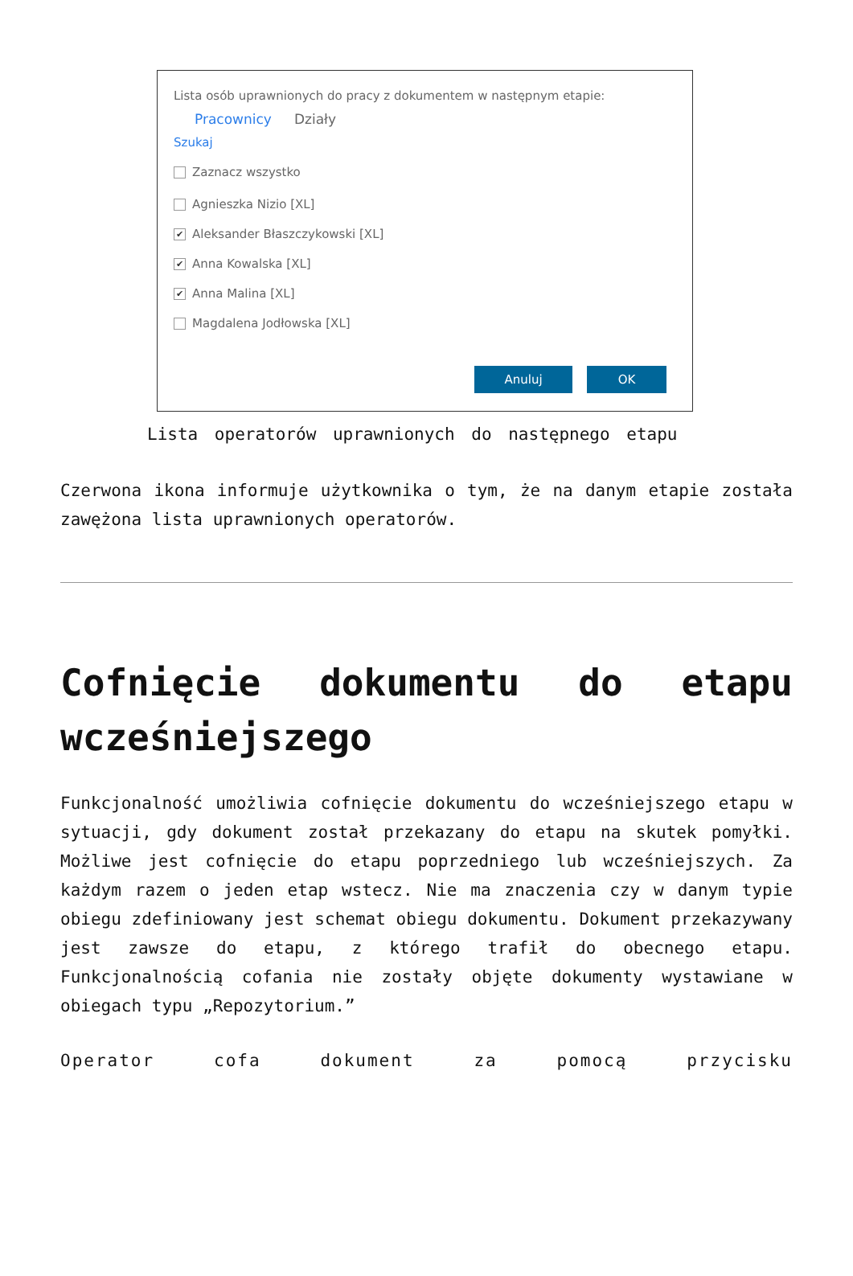Lista osób uprawnionych do pracy z dokumentem w następnym etapie:
Pracownicy Działy
Szukaj
Zaznacz wszystko
Agnieszka Nizio [XL]
✔
Aleksander Błaszczykowski [XL]
✔
Anna Kowalska [XL]
✔
Anna Malina [XL]
Magdalena Jodłowska [XL]
Anuluj OK
Lista operatorów uprawnionych do następnego etapu
Czerwona ikona informuje użytkownika o tym, że na danym etapie została zawężona lista uprawnionych operatorów.
Cofnięcie dokumentu do etapu wcześniejszego
Funkcjonalność umożliwia cofnięcie dokumentu do wcześniejszego etapu w sytuacji, gdy dokument został przekazany do etapu na skutek pomyłki. Możliwe jest cofnięcie do etapu poprzedniego lub wcześniejszych. Za każdym razem o jeden etap wstecz. Nie ma znaczenia czy w danym typie obiegu zdefiniowany jest schemat obiegu dokumentu. Dokument przekazywany jest zawsze do etapu, z którego trafił do obecnego etapu. Funkcjonalnością cofania nie zostały objęte dokumenty wystawiane w obiegach typu „Repozytorium.”
Operator cofa dokument za pomocą przycisku